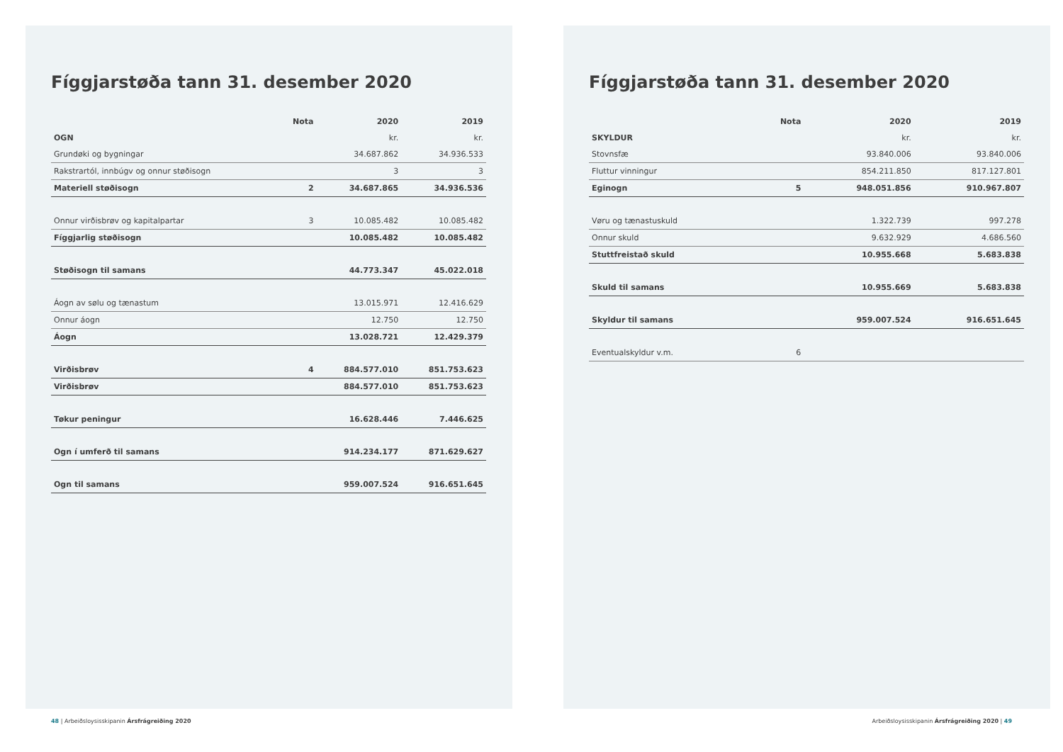Fíggjarstøða tann 31. desember 2020
| | Nota | 2020 | 2019 |
| --- | --- | --- | --- |
| OGN | | kr. | kr. |
| Grundøki og bygningar | | 34.687.862 | 34.936.533 |
| Rakstrartól, innbúgv og onnur støðisogn | | 3 | 3 |
| Materiell støðisogn | 2 | 34.687.865 | 34.936.536 |
| Onnur virðisbrøv og kapitalpartar | 3 | 10.085.482 | 10.085.482 |
| Fíggjarlig støðisogn | | 10.085.482 | 10.085.482 |
| Støðisogn til samans | | 44.773.347 | 45.022.018 |
| Áogn av sølu og tænastum | | 13.015.971 | 12.416.629 |
| Onnur áogn | | 12.750 | 12.750 |
| Áogn | | 13.028.721 | 12.429.379 |
| Virðisbrøv | 4 | 884.577.010 | 851.753.623 |
| Virðisbrøv | | 884.577.010 | 851.753.623 |
| Tøkur peningur | | 16.628.446 | 7.446.625 |
| Ogn í umferð til samans | | 914.234.177 | 871.629.627 |
| Ogn til samans | | 959.007.524 | 916.651.645 |
Fíggjarstøða tann 31. desember 2020
| | Nota | 2020 | 2019 |
| --- | --- | --- | --- |
| SKYLDUR | | kr. | kr. |
| Stovnsfæ | | 93.840.006 | 93.840.006 |
| Fluttur vinningur | | 854.211.850 | 817.127.801 |
| Eginogn | 5 | 948.051.856 | 910.967.807 |
| Vøru og tænastuskuld | | 1.322.739 | 997.278 |
| Onnur skuld | | 9.632.929 | 4.686.560 |
| Stuttfreistað skuld | | 10.955.668 | 5.683.838 |
| Skuld til samans | | 10.955.669 | 5.683.838 |
| Skyldur til samans | | 959.007.524 | 916.651.645 |
| Eventualskyldur v.m. | 6 | | |
48 | Arbeiðsloysisskipanin Ársfrágreiðing 2020
Arbeiðsloysisskipanin Ársfrágreiðing 2020 | 49